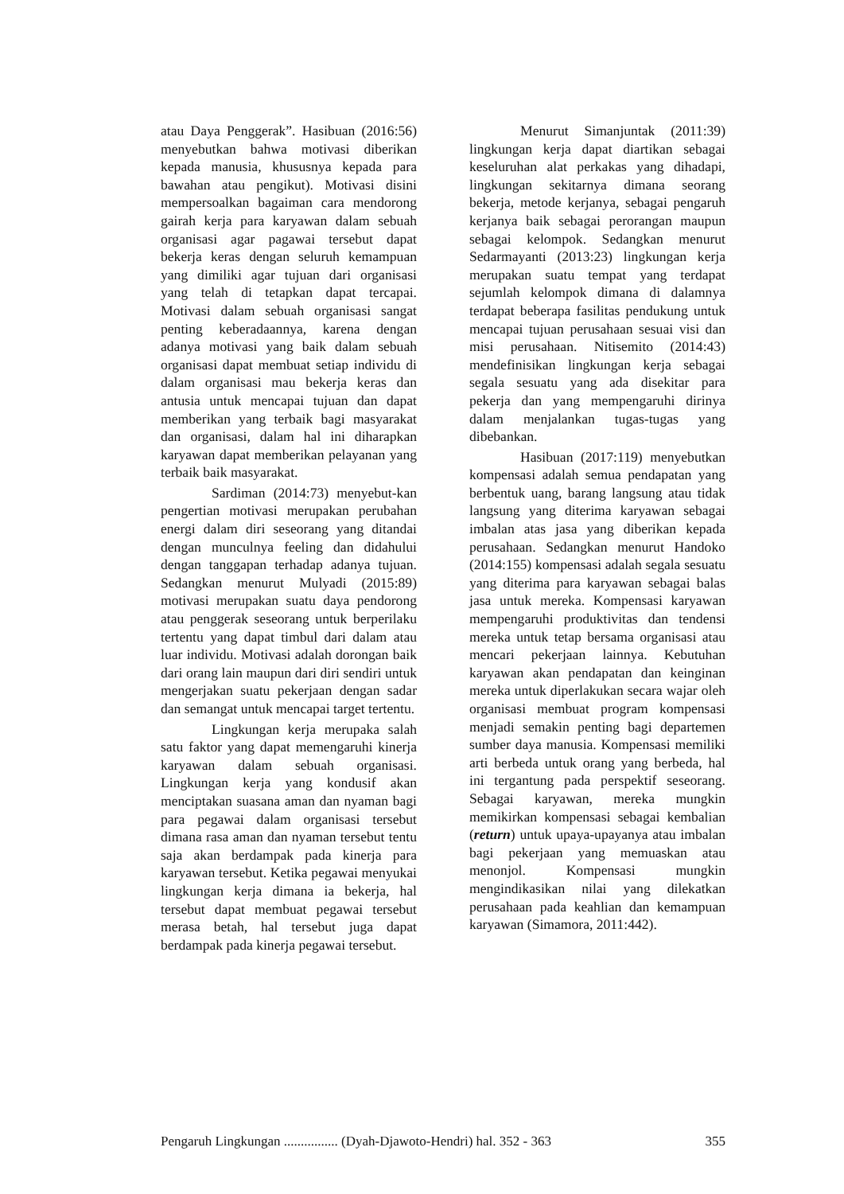atau Daya Penggerak”. Hasibuan (2016:56) menyebutkan bahwa motivasi diberikan kepada manusia, khususnya kepada para bawahan atau pengikut). Motivasi disini mempersoalkan bagaiman cara mendorong gairah kerja para karyawan dalam sebuah organisasi agar pagawai tersebut dapat bekerja keras dengan seluruh kemampuan yang dimiliki agar tujuan dari organisasi yang telah di tetapkan dapat tercapai. Motivasi dalam sebuah organisasi sangat penting keberadaannya, karena dengan adanya motivasi yang baik dalam sebuah organisasi dapat membuat setiap individu di dalam organisasi mau bekerja keras dan antusia untuk mencapai tujuan dan dapat memberikan yang terbaik bagi masyarakat dan organisasi, dalam hal ini diharapkan karyawan dapat memberikan pelayanan yang terbaik baik masyarakat.
Sardiman (2014:73) menyebut-kan pengertian motivasi merupakan perubahan energi dalam diri seseorang yang ditandai dengan munculnya feeling dan didahului dengan tanggapan terhadap adanya tujuan. Sedangkan menurut Mulyadi (2015:89) motivasi merupakan suatu daya pendorong atau penggerak seseorang untuk berperilaku tertentu yang dapat timbul dari dalam atau luar individu. Motivasi adalah dorongan baik dari orang lain maupun dari diri sendiri untuk mengerjakan suatu pekerjaan dengan sadar dan semangat untuk mencapai target tertentu.
Lingkungan kerja merupaka salah satu faktor yang dapat memengaruhi kinerja karyawan dalam sebuah organisasi. Lingkungan kerja yang kondusif akan menciptakan suasana aman dan nyaman bagi para pegawai dalam organisasi tersebut dimana rasa aman dan nyaman tersebut tentu saja akan berdampak pada kinerja para karyawan tersebut. Ketika pegawai menyukai lingkungan kerja dimana ia bekerja, hal tersebut dapat membuat pegawai tersebut merasa betah, hal tersebut juga dapat berdampak pada kinerja pegawai tersebut.
Menurut Simanjuntak (2011:39) lingkungan kerja dapat diartikan sebagai keseluruhan alat perkakas yang dihadapi, lingkungan sekitarnya dimana seorang bekerja, metode kerjanya, sebagai pengaruh kerjanya baik sebagai perorangan maupun sebagai kelompok. Sedangkan menurut Sedarmayanti (2013:23) lingkungan kerja merupakan suatu tempat yang terdapat sejumlah kelompok dimana di dalamnya terdapat beberapa fasilitas pendukung untuk mencapai tujuan perusahaan sesuai visi dan misi perusahaan. Nitisemito (2014:43) mendefinisikan lingkungan kerja sebagai segala sesuatu yang ada disekitar para pekerja dan yang mempengaruhi dirinya dalam menjalankan tugas-tugas yang dibebankan.
Hasibuan (2017:119) menyebutkan kompensasi adalah semua pendapatan yang berbentuk uang, barang langsung atau tidak langsung yang diterima karyawan sebagai imbalan atas jasa yang diberikan kepada perusahaan. Sedangkan menurut Handoko (2014:155) kompensasi adalah segala sesuatu yang diterima para karyawan sebagai balas jasa untuk mereka. Kompensasi karyawan mempengaruhi produktivitas dan tendensi mereka untuk tetap bersama organisasi atau mencari pekerjaan lainnya. Kebutuhan karyawan akan pendapatan dan keinginan mereka untuk diperlakukan secara wajar oleh organisasi membuat program kompensasi menjadi semakin penting bagi departemen sumber daya manusia. Kompensasi memiliki arti berbeda untuk orang yang berbeda, hal ini tergantung pada perspektif seseorang. Sebagai karyawan, mereka mungkin memikirkan kompensasi sebagai kembalian (return) untuk upaya-upayanya atau imbalan bagi pekerjaan yang memuaskan atau menonjol. Kompensasi mungkin mengindikasikan nilai yang dilekatkan perusahaan pada keahlian dan kemampuan karyawan (Simamora, 2011:442).
Pengaruh Lingkungan ................ (Dyah-Djawoto-Hendri) hal. 352 - 363 355